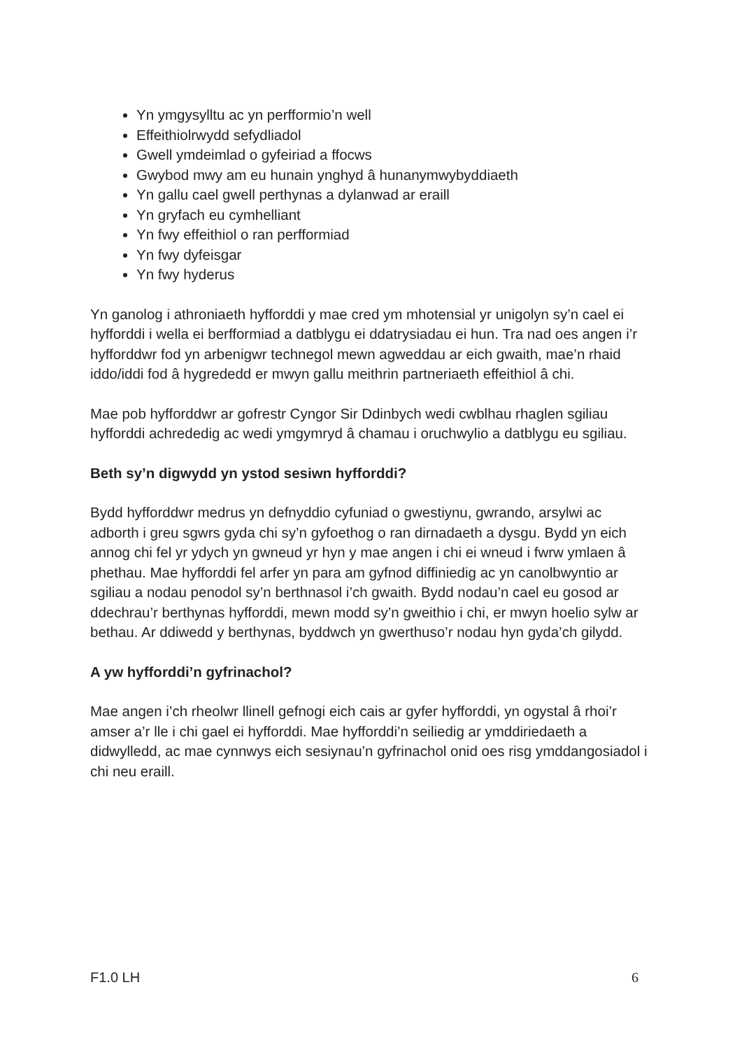Yn ymgysylltu ac yn perfformio’n well
Effeithiolrwydd sefydliadol
Gwell ymdeimlad o gyfeiriad a ffocws
Gwybod mwy am eu hunain ynghyd â hunanymwybyddiaeth
Yn gallu cael gwell perthynas a dylanwad ar eraill
Yn gryfach eu cymhelliant
Yn fwy effeithiol o ran perfformiad
Yn fwy dyfeisgar
Yn fwy hyderus
Yn ganolog i athroniaeth hyfforddi y mae cred ym mhotensial yr unigolyn sy’n cael ei hyfforddi i wella ei berfformiad a datblygu ei ddatrysiadau ei hun. Tra nad oes angen i’r hyfforddwr fod yn arbenigwr technegol mewn agweddau ar eich gwaith, mae’n rhaid iddo/iddi fod â hygrededd er mwyn gallu meithrin partneriaeth effeithiol â chi.
Mae pob hyfforddwr ar gofrestr Cyngor Sir Ddinbych wedi cwblhau rhaglen sgiliau hyfforddi achrededig ac wedi ymgymryd â chamau i oruchwylio a datblygu eu sgiliau.
Beth sy’n digwydd yn ystod sesiwn hyfforddi?
Bydd hyfforddwr medrus yn defnyddio cyfuniad o gwestiynu, gwrando, arsylwi ac adborth i greu sgwrs gyda chi sy’n gyfoethog o ran dirnadaeth a dysgu. Bydd yn eich annog chi fel yr ydych yn gwneud yr hyn y mae angen i chi ei wneud i fwrw ymlaen â phethau. Mae hyfforddi fel arfer yn para am gyfnod diffiniedig ac yn canolbwyntio ar sgiliau a nodau penodol sy’n berthnasol i’ch gwaith. Bydd nodau’n cael eu gosod ar ddechrau’r berthynas hyfforddi, mewn modd sy’n gweithio i chi, er mwyn hoelio sylw ar bethau. Ar ddiwedd y berthynas, byddwch yn gwerthuso’r nodau hyn gyda’ch gilydd.
A yw hyfforddi’n gyfrinachol?
Mae angen i’ch rheolwr llinell gefnogi eich cais ar gyfer hyfforddi, yn ogystal â rhoi’r amser a’r lle i chi gael ei hyfforddi. Mae hyfforddi’n seiliedig ar ymddiriedaeth a didwylledd, ac mae cynnwys eich sesiynau’n gyfrinachol onid oes risg ymddangosiadol i chi neu eraill.
F1.0 LH 6